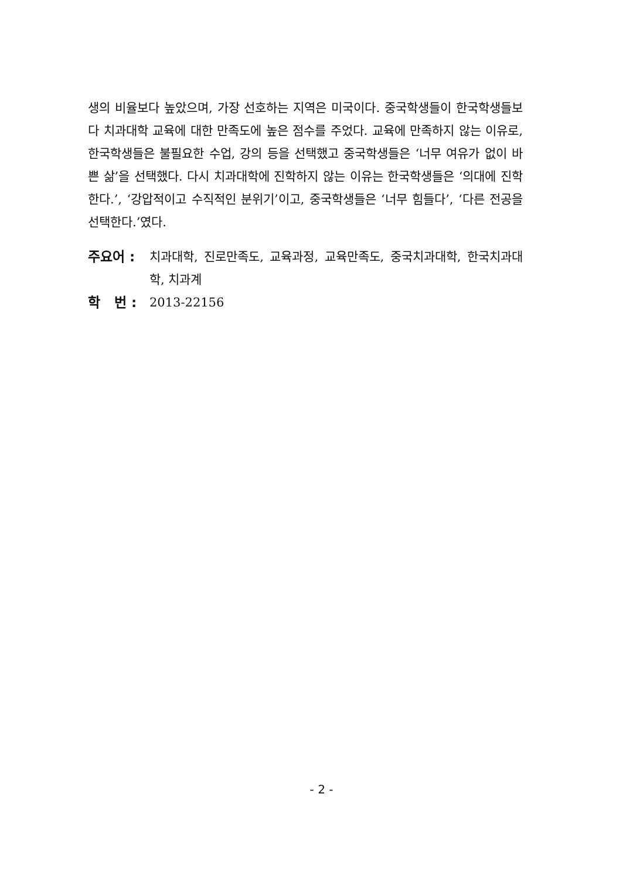생의 비율보다 높았으며, 가장 선호하는 지역은 미국이다. 중국학생들이 한국학생들보다 치과대학 교육에 대한 만족도에 높은 점수를 주었다. 교육에 만족하지 않는 이유로, 한국학생들은 불필요한 수업, 강의 등을 선택했고 중국학생들은 ‘너무 여유가 없이 바쁜 삶’을 선택했다. 다시 치과대학에 진학하지 않는 이유는 한국학생들은 ‘의대에 진학한다.’, ‘강압적이고 수직적인 분위기’이고, 중국학생들은 ‘너무 힘들다’, ‘다른 전공을 선택한다.’였다.
주요어 : 치과대학, 진로만족도, 교육과정, 교육만족도, 중국치과대학, 한국치과대학, 치과계
학 번 :
2013-22156
- 2 -